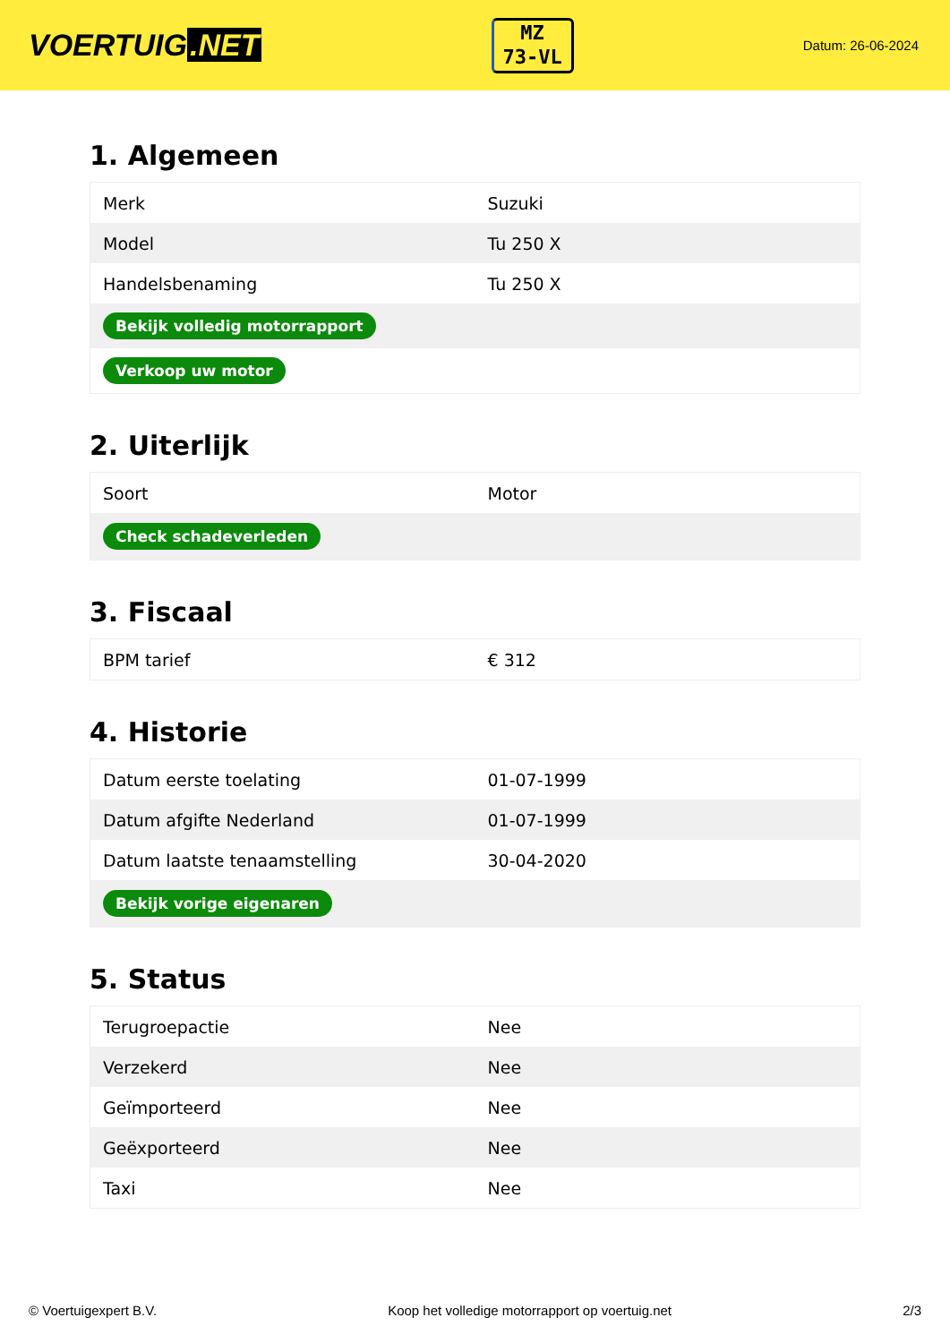VOERTUIG.NET
MZ
73-VL
Datum: 26-06-2024
1. Algemeen
| Merk | Suzuki |
| Model | Tu 250 X |
| Handelsbenaming | Tu 250 X |
| Bekijk volledig motorrapport | |
| Verkoop uw motor | |
2. Uiterlijk
| Soort | Motor |
| Check schadeverleden | |
3. Fiscaal
| BPM tarief | € 312 |
4. Historie
| Datum eerste toelating | 01-07-1999 |
| Datum afgifte Nederland | 01-07-1999 |
| Datum laatste tenaamstelling | 30-04-2020 |
| Bekijk vorige eigenaren | |
5. Status
| Terugroepactie | Nee |
| Verzekerd | Nee |
| Geïmporteerd | Nee |
| Geëxporteerd | Nee |
| Taxi | Nee |
© Voertuigexpert B.V. Koop het volledige motorrapport op voertuig.net 2/3